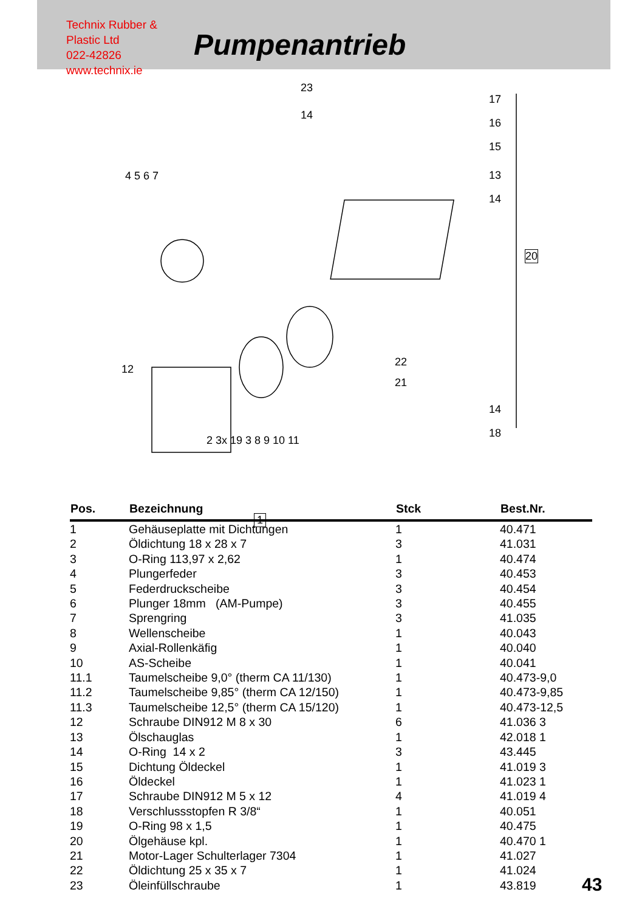Technix Rubber & Plastic Ltd
022-42826
www.technix.ie
Pumpenantrieb
23
14
17
16
15
13
14
20
22
21
14
18
4 5 6 7
12
2 3x 19 3 8 9 10 11
1
| Pos. | Bezeichnung | Stck | Best.Nr. |
| --- | --- | --- | --- |
| 1 | Gehäuseplatte mit Dichtungen | 1 | 40.471 |
| 2 | Öldichtung 18 x 28 x 7 | 3 | 41.031 |
| 3 | O-Ring 113,97 x 2,62 | 1 | 40.474 |
| 4 | Plungerfeder | 3 | 40.453 |
| 5 | Federdruckscheibe | 3 | 40.454 |
| 6 | Plunger 18mm (AM-Pumpe) | 3 | 40.455 |
| 7 | Sprengring | 3 | 41.035 |
| 8 | Wellenscheibe | 1 | 40.043 |
| 9 | Axial-Rollenkäfig | 1 | 40.040 |
| 10 | AS-Scheibe | 1 | 40.041 |
| 11.1 | Taumelscheibe 9,0° (therm CA 11/130) | 1 | 40.473-9,0 |
| 11.2 | Taumelscheibe 9,85° (therm CA 12/150) | 1 | 40.473-9,85 |
| 11.3 | Taumelscheibe 12,5° (therm CA 15/120) | 1 | 40.473-12,5 |
| 12 | Schraube DIN912 M 8 x 30 | 6 | 41.036 3 |
| 13 | Ölschauglas | 1 | 42.018 1 |
| 14 | O-Ring 14 x 2 | 3 | 43.445 |
| 15 | Dichtung Öldeckel | 1 | 41.019 3 |
| 16 | Öldeckel | 1 | 41.023 1 |
| 17 | Schraube DIN912 M 5 x 12 | 4 | 41.019 4 |
| 18 | Verschlussstopfen R 3/8“ | 1 | 40.051 |
| 19 | O-Ring 98 x 1,5 | 1 | 40.475 |
| 20 | Ölgehäuse kpl. | 1 | 40.470 1 |
| 21 | Motor-Lager Schulterlager 7304 | 1 | 41.027 |
| 22 | Öldichtung 25 x 35 x 7 | 1 | 41.024 |
| 23 | Öleinfüllschraube | 1 | 43.819 |
43